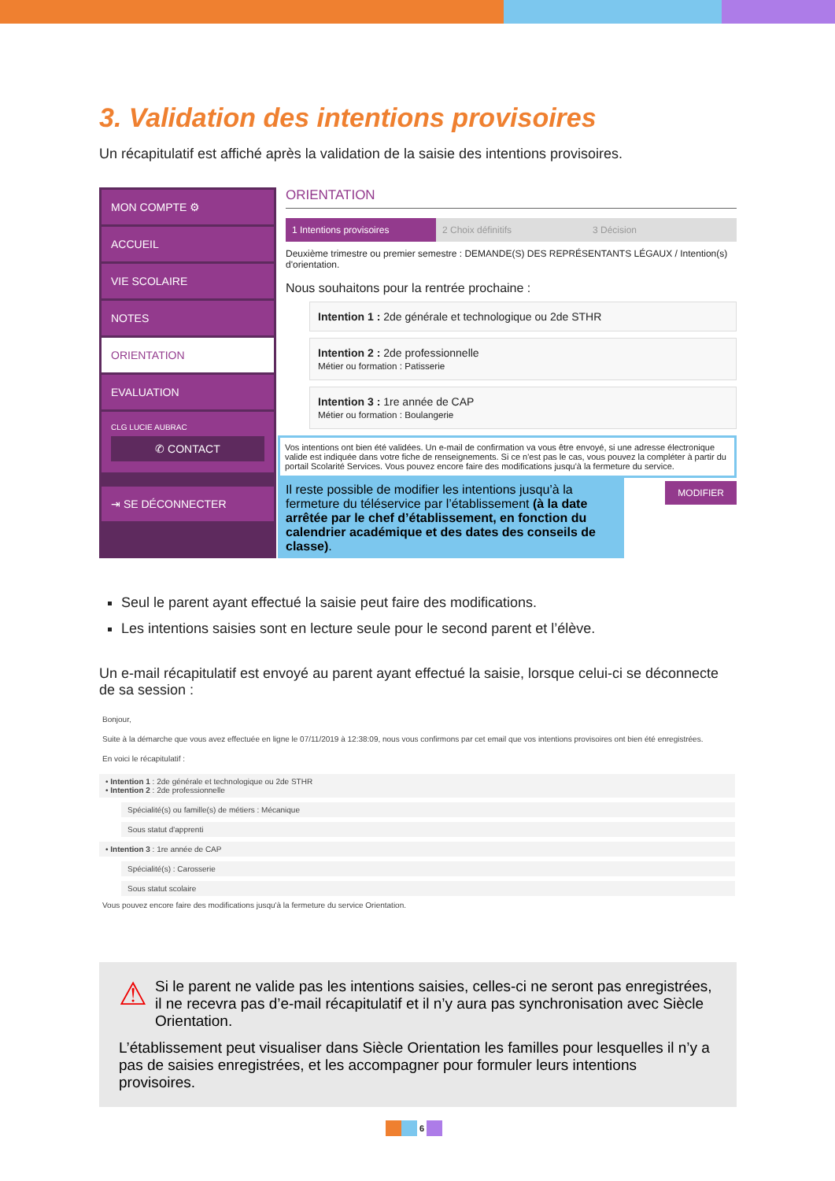3. Validation des intentions provisoires
Un récapitulatif est affiché après la validation de la saisie des intentions provisoires.
MON COMPTE ⚙
ACCUEIL
VIE SCOLAIRE
NOTES
ORIENTATION
EVALUATION
CLG LUCIE AUBRAC
✆ CONTACT
⇥ SE DÉCONNECTER
ORIENTATION
1 Intentions provisoires 2 Choix définitifs 3 Décision
Deuxième trimestre ou premier semestre : DEMANDE(S) DES REPRÉSENTANTS LÉGAUX / Intention(s) d'orientation.
Nous souhaitons pour la rentrée prochaine :
Intention 1 : 2de générale et technologique ou 2de STHR
Intention 2 : 2de professionnelle
Métier ou formation : Patisserie
Intention 3 : 1re année de CAP
Métier ou formation : Boulangerie
Vos intentions ont bien été validées. Un e-mail de confirmation va vous être envoyé, si une adresse électronique valide est indiquée dans votre fiche de renseignements. Si ce n'est pas le cas, vous pouvez la compléter à partir du portail Scolarité Services. Vous pouvez encore faire des modifications jusqu'à la fermeture du service.
MODIFIER
Il reste possible de modifier les intentions jusqu’à la fermeture du téléservice par l’établissement (à la date arrêtée par le chef d’établissement, en fonction du calendrier académique et des dates des conseils de classe).
Seul le parent ayant effectué la saisie peut faire des modifications.
Les intentions saisies sont en lecture seule pour le second parent et l’élève.
Un e-mail récapitulatif est envoyé au parent ayant effectué la saisie, lorsque celui-ci se déconnecte de sa session :
Bonjour,
Suite à la démarche que vous avez effectuée en ligne le 07/11/2019 à 12:38:09, nous vous confirmons par cet email que vos intentions provisoires ont bien été enregistrées.
En voici le récapitulatif :
• Intention 1 : 2de générale et technologique ou 2de STHR
• Intention 2 : 2de professionnelle
Spécialité(s) ou famille(s) de métiers : Mécanique
Sous statut d'apprenti
• Intention 3 : 1re année de CAP
Spécialité(s) : Carosserie
Sous statut scolaire
Vous pouvez encore faire des modifications jusqu'à la fermeture du service Orientation.
⚠ Si le parent ne valide pas les intentions saisies, celles-ci ne seront pas enregistrées, il ne recevra pas d’e-mail récapitulatif et il n’y aura pas synchronisation avec Siècle Orientation.
L’établissement peut visualiser dans Siècle Orientation les familles pour lesquelles il n’y a pas de saisies enregistrées, et les accompagner pour formuler leurs intentions provisoires.
6